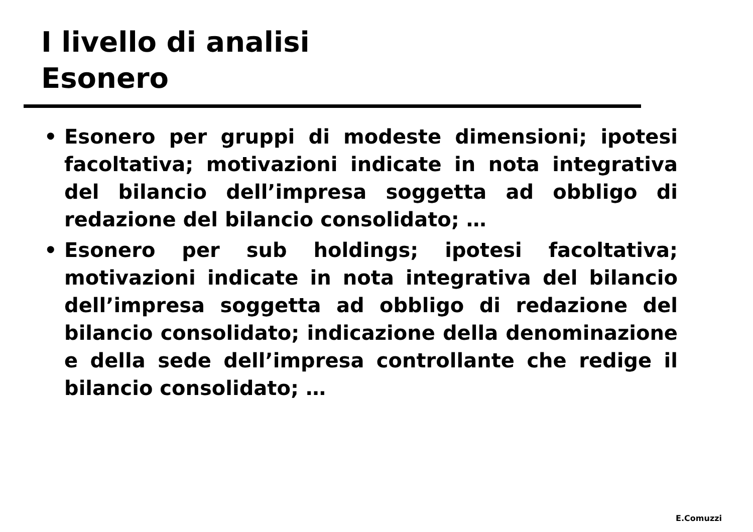I livello di analisi
Esonero
• Esonero per gruppi di modeste dimensioni; ipotesi facoltativa; motivazioni indicate in nota integrativa del bilancio dell’impresa soggetta ad obbligo di redazione del bilancio consolidato; …
• Esonero per sub holdings; ipotesi facoltativa; motivazioni indicate in nota integrativa del bilancio dell’impresa soggetta ad obbligo di redazione del bilancio consolidato; indicazione della denominazione e della sede dell’impresa controllante che redige il bilancio consolidato; …
E.Comuzzi